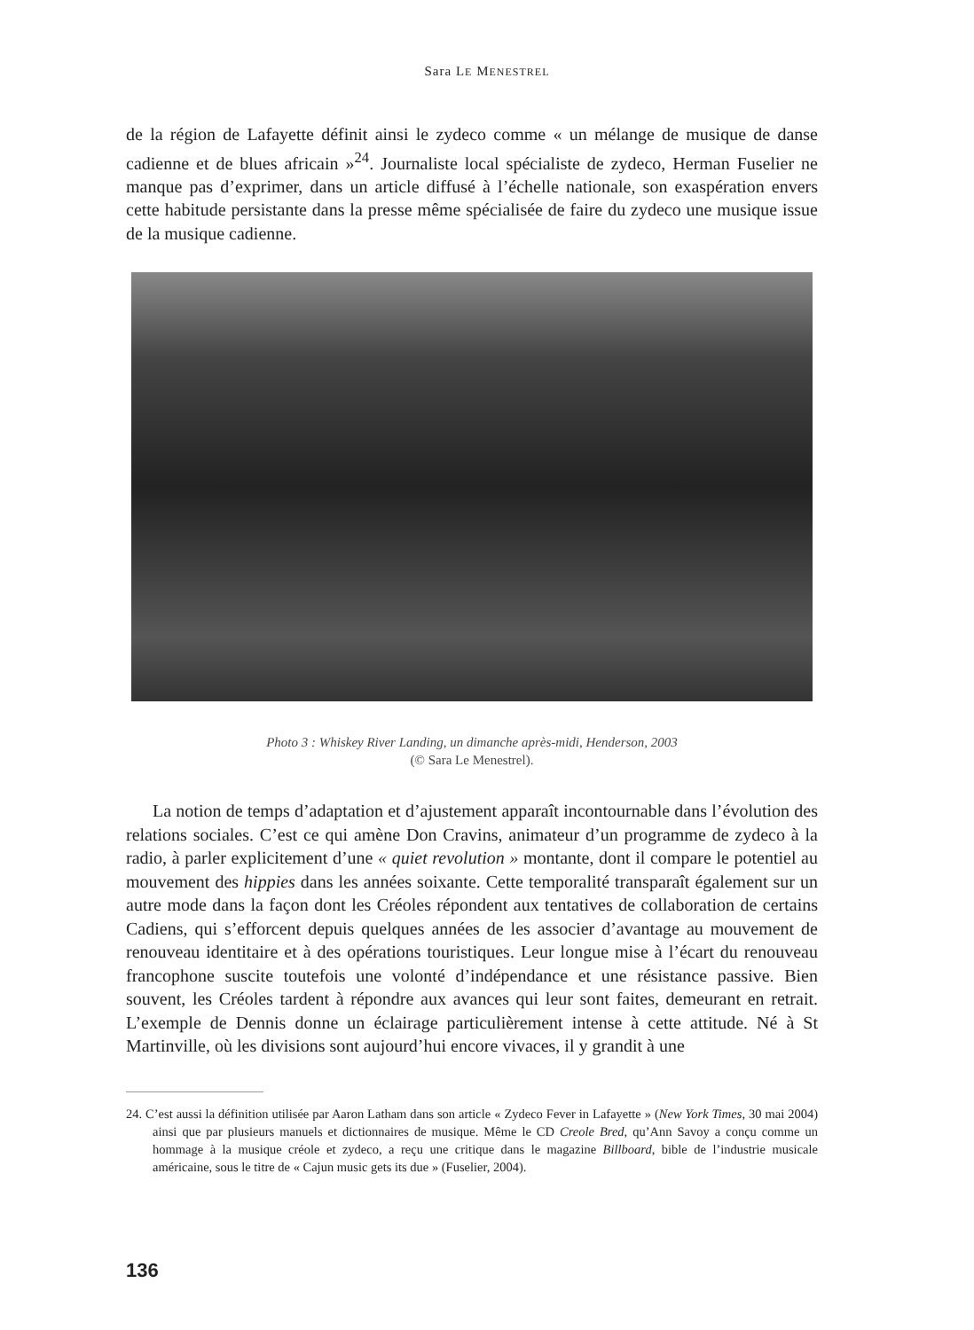Sara LE MENESTREL
de la région de Lafayette définit ainsi le zydeco comme « un mélange de musique de danse cadienne et de blues africain »<sup>24</sup>. Journaliste local spécialiste de zydeco, Herman Fuselier ne manque pas d’exprimer, dans un article diffusé à l’échelle nationale, son exaspération envers cette habitude persistante dans la presse même spécialisée de faire du zydeco une musique issue de la musique cadienne.
Photo 3 : Whiskey River Landing, un dimanche après-midi, Henderson, 2003
(© Sara Le Menestrel).
La notion de temps d’adaptation et d’ajustement apparaît incontournable dans l’évolution des relations sociales. C’est ce qui amène Don Cravins, animateur d’un programme de zydeco à la radio, à parler explicitement d’une « quiet revolution » montante, dont il compare le potentiel au mouvement des hippies dans les années soixante. Cette temporalité transparaît également sur un autre mode dans la façon dont les Créoles répondent aux tentatives de collaboration de certains Cadiens, qui s’efforcent depuis quelques années de les associer d’avantage au mouvement de renouveau identitaire et à des opérations touristiques. Leur longue mise à l’écart du renouveau francophone suscite toutefois une volonté d’indépendance et une résistance passive. Bien souvent, les Créoles tardent à répondre aux avances qui leur sont faites, demeurant en retrait. L’exemple de Dennis donne un éclairage particulièrement intense à cette attitude. Né à St Martinville, où les divisions sont aujourd’hui encore vivaces, il y grandit à une
24. C’est aussi la définition utilisée par Aaron Latham dans son article « Zydeco Fever in Lafayette » (New York Times, 30 mai 2004) ainsi que par plusieurs manuels et dictionnaires de musique. Même le CD Creole Bred, qu’Ann Savoy a conçu comme un hommage à la musique créole et zydeco, a reçu une critique dans le magazine Billboard, bible de l’industrie musicale américaine, sous le titre de « Cajun music gets its due » (Fuselier, 2004).
136